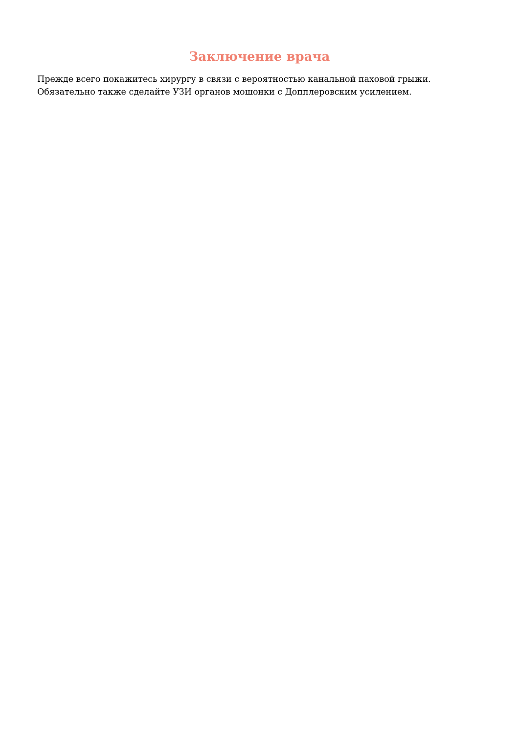Заключение врача
Прежде всего покажитесь хирургу в связи с вероятностью канальной паховой грыжи.
Обязательно также сделайте УЗИ органов мошонки с Допплеровским усилением.